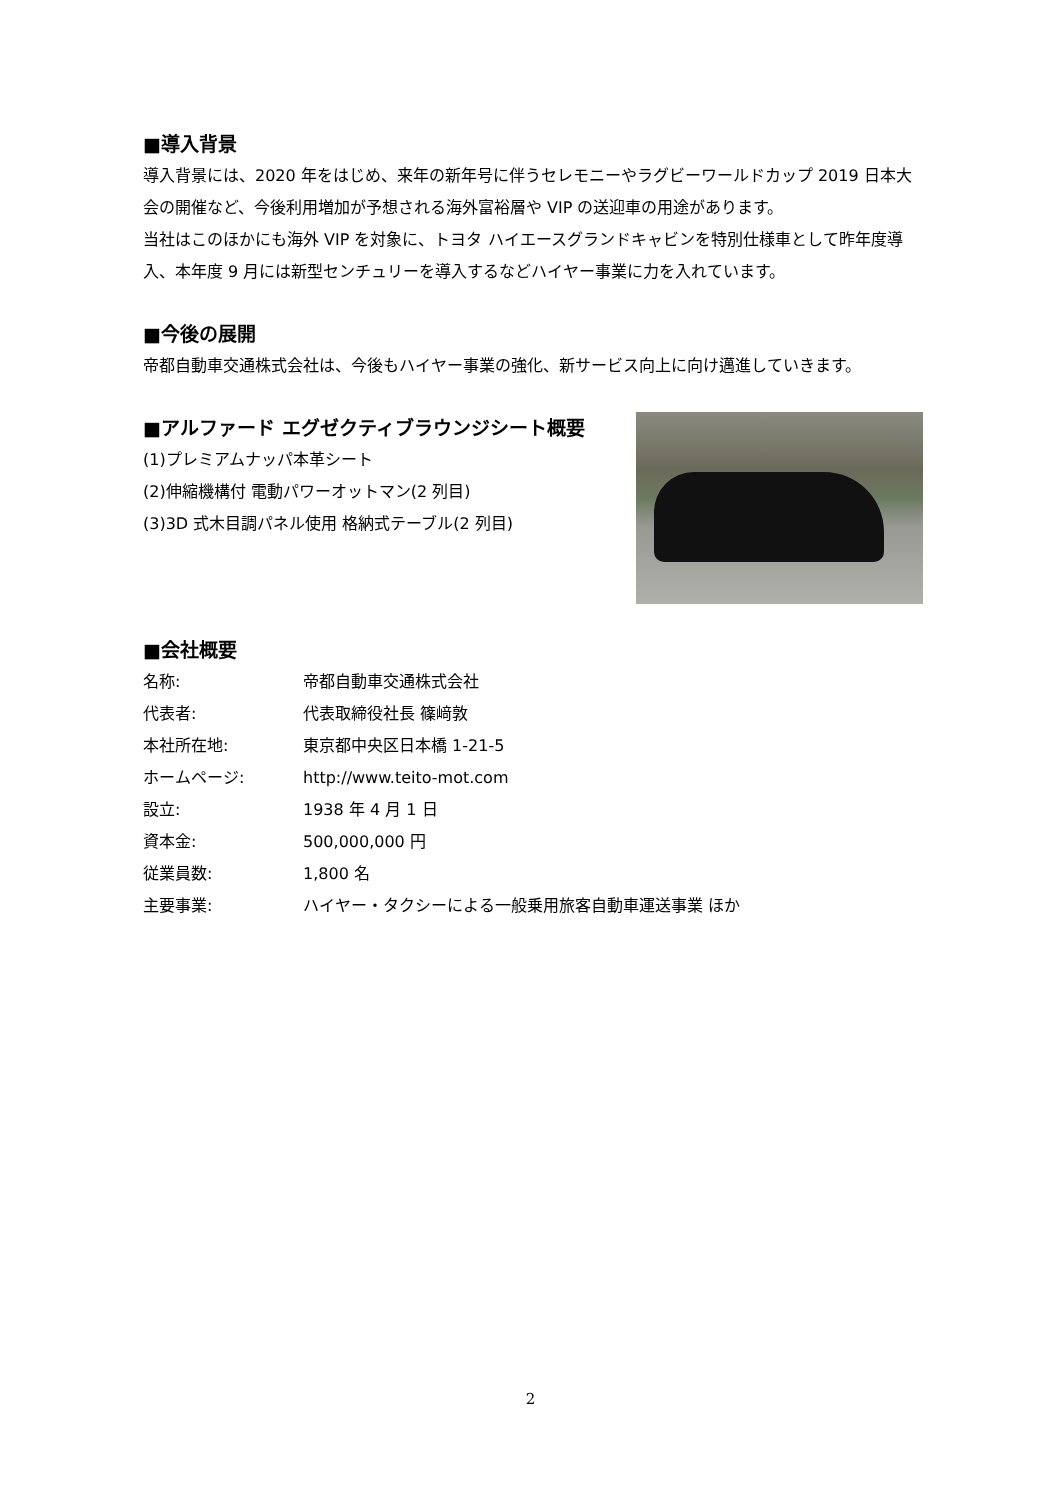■導入背景
導入背景には、2020 年をはじめ、来年の新年号に伴うセレモニーやラグビーワールドカップ 2019 日本大会の開催など、今後利用増加が予想される海外富裕層や VIP の送迎車の用途があります。
当社はこのほかにも海外 VIP を対象に、トヨタ ハイエースグランドキャビンを特別仕様車として昨年度導入、本年度 9 月には新型センチュリーを導入するなどハイヤー事業に力を入れています。
■今後の展開
帝都自動車交通株式会社は、今後もハイヤー事業の強化、新サービス向上に向け邁進していきます。
■アルファード エグゼクティブラウンジシート概要
(1)プレミアムナッパ本革シート
(2)伸縮機構付 電動パワーオットマン(2 列目)
(3)3D 式木目調パネル使用 格納式テーブル(2 列目)
■会社概要
| 名称: | 帝都自動車交通株式会社 |
| 代表者: | 代表取締役社長 篠﨑敦 |
| 本社所在地: | 東京都中央区日本橋 1-21-5 |
| ホームページ: | http://www.teito-mot.com |
| 設立: | 1938 年 4 月 1 日 |
| 資本金: | 500,000,000 円 |
| 従業員数: | 1,800 名 |
| 主要事業: | ハイヤー・タクシーによる一般乗用旅客自動車運送事業 ほか |
2